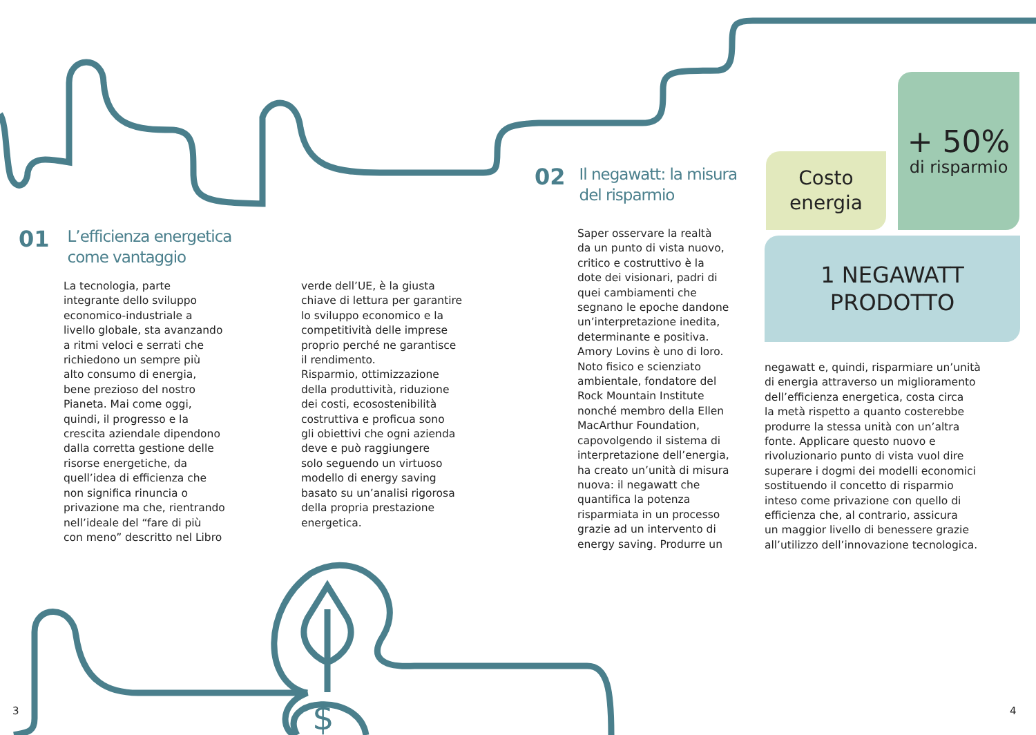01
L’efficienza energetica
come vantaggio
La tecnologia, parte
integrante dello sviluppo
economico-industriale a
livello globale, sta avanzando
a ritmi veloci e serrati che
richiedono un sempre più
alto consumo di energia,
bene prezioso del nostro
Pianeta. Mai come oggi,
quindi, il progresso e la
crescita aziendale dipendono
dalla corretta gestione delle
risorse energetiche, da
quell’idea di efficienza che
non significa rinuncia o
privazione ma che, rientrando
nell’ideale del “fare di più
con meno” descritto nel Libro
verde dell’UE, è la giusta
chiave di lettura per garantire
lo sviluppo economico e la
competitività delle imprese
proprio perché ne garantisce
il rendimento.
Risparmio, ottimizzazione
della produttività, riduzione
dei costi, ecosostenibilità
costruttiva e proficua sono
gli obiettivi che ogni azienda
deve e può raggiungere
solo seguendo un virtuoso
modello di energy saving
basato su un’analisi rigorosa
della propria prestazione
energetica.
02
Il negawatt: la misura
del risparmio
Saper osservare la realtà
da un punto di vista nuovo,
critico e costruttivo è la
dote dei visionari, padri di
quei cambiamenti che
segnano le epoche dandone
un’interpretazione inedita,
determinante e positiva.
Amory Lovins è uno di loro.
Noto fisico e scienziato
ambientale, fondatore del
Rock Mountain Institute
nonché membro della Ellen
MacArthur Foundation,
capovolgendo il sistema di
interpretazione dell’energia,
ha creato un’unità di misura
nuova: il negawatt che
quantifica la potenza
risparmiata in un processo
grazie ad un intervento di
energy saving. Produrre un
Costo
energia
+ 50%
di risparmio
1 NEGAWATT
PRODOTTO
negawatt e, quindi, risparmiare un’unità
di energia attraverso un miglioramento
dell’efficienza energetica, costa circa
la metà rispetto a quanto costerebbe
produrre la stessa unità con un’altra
fonte. Applicare questo nuovo e
rivoluzionario punto di vista vuol dire
superare i dogmi dei modelli economici
sostituendo il concetto di risparmio
inteso come privazione con quello di
efficienza che, al contrario, assicura
un maggior livello di benessere grazie
all’utilizzo dell’innovazione tecnologica.
$
3 4